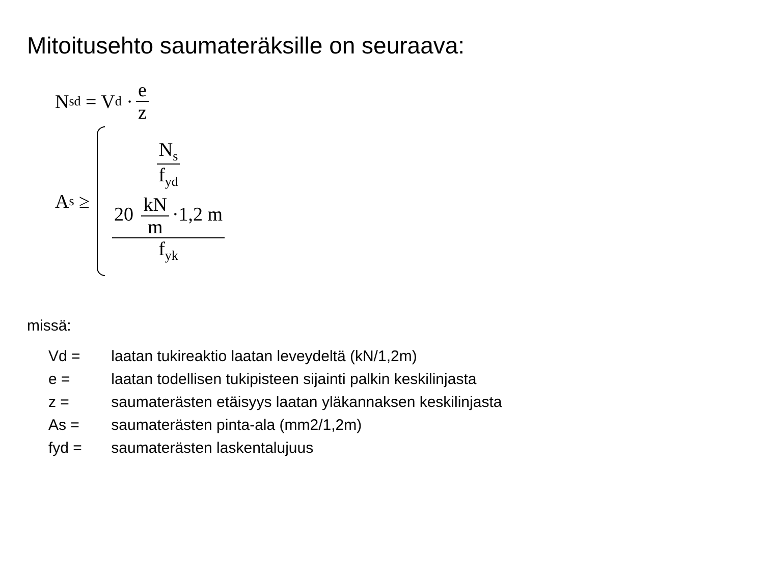Mitoitusehto saumateräksille on seuraava:
N<sub>sd</sub> = V<sub>d</sub> · e z
A<sub>s</sub> ≥
N<sub>s</sub> f<sub>yd</sub>
20 kN m ·1,2 m f<sub>yk</sub>
missä:
Vd = laatan tukireaktio laatan leveydeltä (kN/1,2m)
e = laatan todellisen tukipisteen sijainti palkin keskilinjasta
z = saumaterästen etäisyys laatan yläkannaksen keskilinjasta
As = saumaterästen pinta-ala (mm2/1,2m)
fyd = saumaterästen laskentalujuus